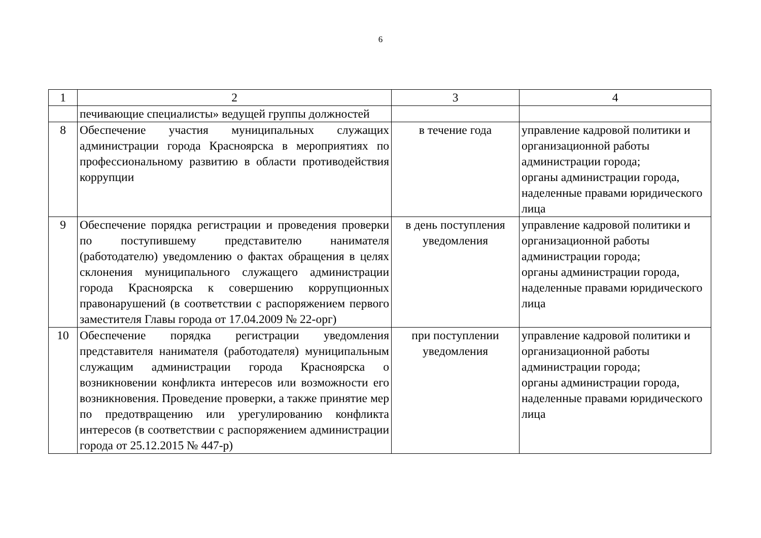6
| 1 | 2 | 3 | 4 |
| | печивающие специалисты» ведущей группы должностей | | |
| 8 | Обеспечение участия муниципальных служащих администрации города Красноярска в мероприятиях по профессиональному развитию в области противодействия коррупции | в течение года | управление кадровой политики и организационной работы администрации города; органы администрации города, наделенные правами юридического лица |
| 9 | Обеспечение порядка регистрации и проведения проверки по поступившему представителю нанимателя (работодателю) уведомлению о фактах обращения в целях склонения муниципального служащего администрации города Красноярска к совершению коррупционных правонарушений (в соответствии с распоряжением первого заместителя Главы города от 17.04.2009 № 22-орг) | в день поступления уведомления | управление кадровой политики и организационной работы администрации города; органы администрации города, наделенные правами юридического лица |
| 10 | Обеспечение порядка регистрации уведомления представителя нанимателя (работодателя) муниципальным служащим администрации города Красноярска о возникновении конфликта интересов или возможности его возникновения. Проведение проверки, а также принятие мер по предотвращению или урегулированию конфликта интересов (в соответствии с распоряжением администрации города от 25.12.2015 № 447-р) | при поступлении уведомления | управление кадровой политики и организационной работы администрации города; органы администрации города, наделенные правами юридического лица |